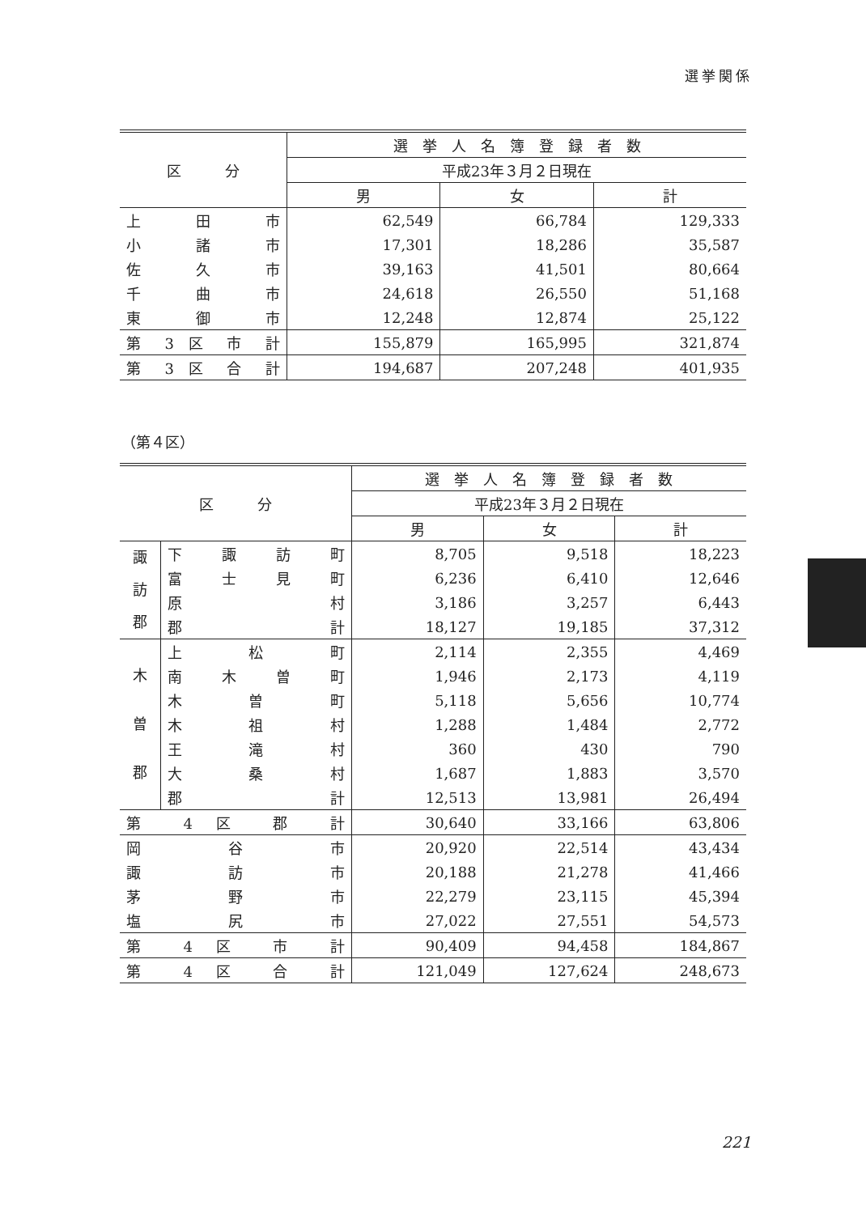選挙関係
| 区 分 | 選 挙 人 名 簿 登 録 者 数 | | |
| --- | --- | --- | --- |
| | 平成23年３月２日現在 | | |
| | 男 | 女 | 計 |
| 上 田 市 | 62,549 | 66,784 | 129,333 |
| 小 諸 市 | 17,301 | 18,286 | 35,587 |
| 佐 久 市 | 39,163 | 41,501 | 80,664 |
| 千 曲 市 | 24,618 | 26,550 | 51,168 |
| 東 御 市 | 12,248 | 12,874 | 25,122 |
| 第 3 区 市 計 | 155,879 | 165,995 | 321,874 |
| 第 3 区 合 計 | 194,687 | 207,248 | 401,935 |
（第４区）
| 区 分 | | 選 挙 人 名 簿 登 録 者 数 | | |
| --- | --- | --- | --- | --- |
| | | 平成23年３月２日現在 | | |
| | | 男 | 女 | 計 |
| 諏 訪 郡 | 下 諏 訪 町 | 8,705 | 9,518 | 18,223 |
| | 富 士 見 町 | 6,236 | 6,410 | 12,646 |
| | 原 村 | 3,186 | 3,257 | 6,443 |
| | 郡 計 | 18,127 | 19,185 | 37,312 |
| 木 曽 郡 | 上 松 町 | 2,114 | 2,355 | 4,469 |
| | 南 木 曽 町 | 1,946 | 2,173 | 4,119 |
| | 木 曽 町 | 5,118 | 5,656 | 10,774 |
| | 木 祖 村 | 1,288 | 1,484 | 2,772 |
| | 王 滝 村 | 360 | 430 | 790 |
| | 大 桑 村 | 1,687 | 1,883 | 3,570 |
| | 郡 計 | 12,513 | 13,981 | 26,494 |
| 第 4 区 郡 計 | | 30,640 | 33,166 | 63,806 |
| 岡 谷 市 | | 20,920 | 22,514 | 43,434 |
| 諏 訪 市 | | 20,188 | 21,278 | 41,466 |
| 茅 野 市 | | 22,279 | 23,115 | 45,394 |
| 塩 尻 市 | | 27,022 | 27,551 | 54,573 |
| 第 4 区 市 計 | | 90,409 | 94,458 | 184,867 |
| 第 4 区 合 計 | | 121,049 | 127,624 | 248,673 |
221